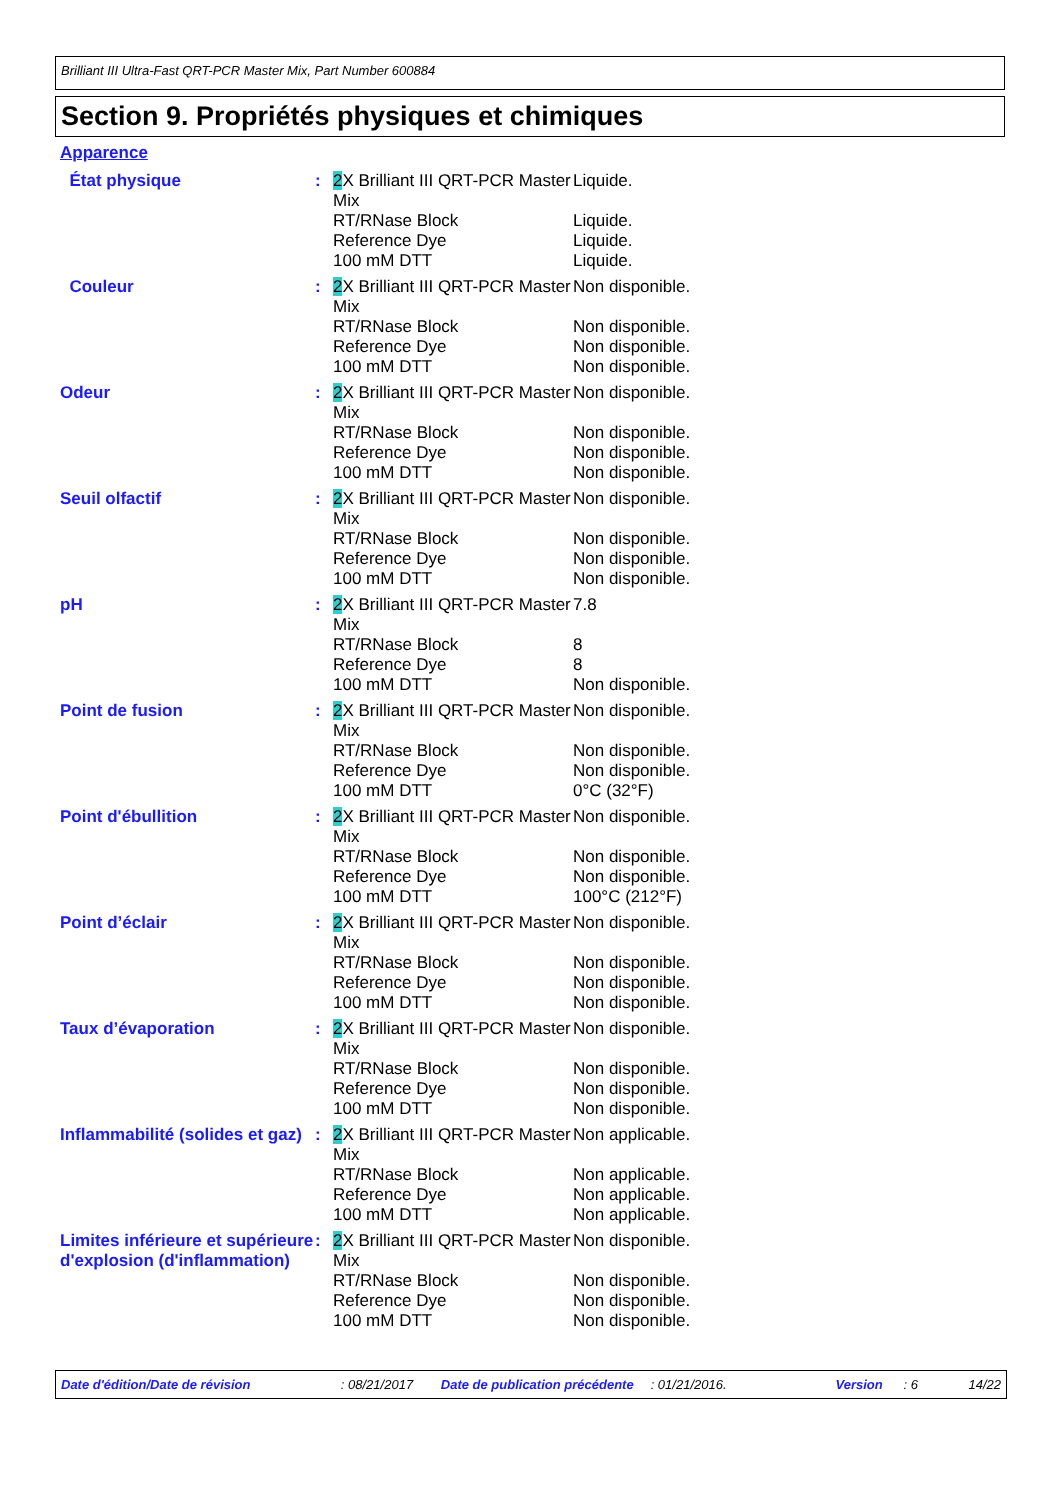Brilliant III Ultra-Fast QRT-PCR Master Mix, Part Number 600884
Section 9. Propriétés physiques et chimiques
Apparence
| État physique | : | 2 X Brilliant III QRT-PCR Master Mix | Liquide. |
| | | RT/RNase Block | Liquide. |
| | | Reference Dye | Liquide. |
| | | 100 mM DTT | Liquide. |
| Couleur | : | 2 X Brilliant III QRT-PCR Master Mix | Non disponible. |
| | | RT/RNase Block | Non disponible. |
| | | Reference Dye | Non disponible. |
| | | 100 mM DTT | Non disponible. |
| Odeur | : | 2 X Brilliant III QRT-PCR Master Mix | Non disponible. |
| | | RT/RNase Block | Non disponible. |
| | | Reference Dye | Non disponible. |
| | | 100 mM DTT | Non disponible. |
| Seuil olfactif | : | 2 X Brilliant III QRT-PCR Master Mix | Non disponible. |
| | | RT/RNase Block | Non disponible. |
| | | Reference Dye | Non disponible. |
| | | 100 mM DTT | Non disponible. |
| pH | : | 2 X Brilliant III QRT-PCR Master Mix | 7.8 |
| | | RT/RNase Block | 8 |
| | | Reference Dye | 8 |
| | | 100 mM DTT | Non disponible. |
| Point de fusion | : | 2 X Brilliant III QRT-PCR Master Mix | Non disponible. |
| | | RT/RNase Block | Non disponible. |
| | | Reference Dye | Non disponible. |
| | | 100 mM DTT | 0°C (32°F) |
| Point d'ébullition | : | 2 X Brilliant III QRT-PCR Master Mix | Non disponible. |
| | | RT/RNase Block | Non disponible. |
| | | Reference Dye | Non disponible. |
| | | 100 mM DTT | 100°C (212°F) |
| Point d’éclair | : | 2 X Brilliant III QRT-PCR Master Mix | Non disponible. |
| | | RT/RNase Block | Non disponible. |
| | | Reference Dye | Non disponible. |
| | | 100 mM DTT | Non disponible. |
| Taux d’évaporation | : | 2 X Brilliant III QRT-PCR Master Mix | Non disponible. |
| | | RT/RNase Block | Non disponible. |
| | | Reference Dye | Non disponible. |
| | | 100 mM DTT | Non disponible. |
| Inflammabilité (solides et gaz) | : | 2 X Brilliant III QRT-PCR Master Mix | Non applicable. |
| | | RT/RNase Block | Non applicable. |
| | | Reference Dye | Non applicable. |
| | | 100 mM DTT | Non applicable. |
| Limites inférieure et supérieure d'explosion (d'inflammation) | : | 2 X Brilliant III QRT-PCR Master Mix | Non disponible. |
| | | RT/RNase Block | Non disponible. |
| | | Reference Dye | Non disponible. |
| | | 100 mM DTT | Non disponible. |
Date d'édition/Date de révision: 08/21/2017 Date de publication précédente: 01/21/2016. Version: 6 14/22